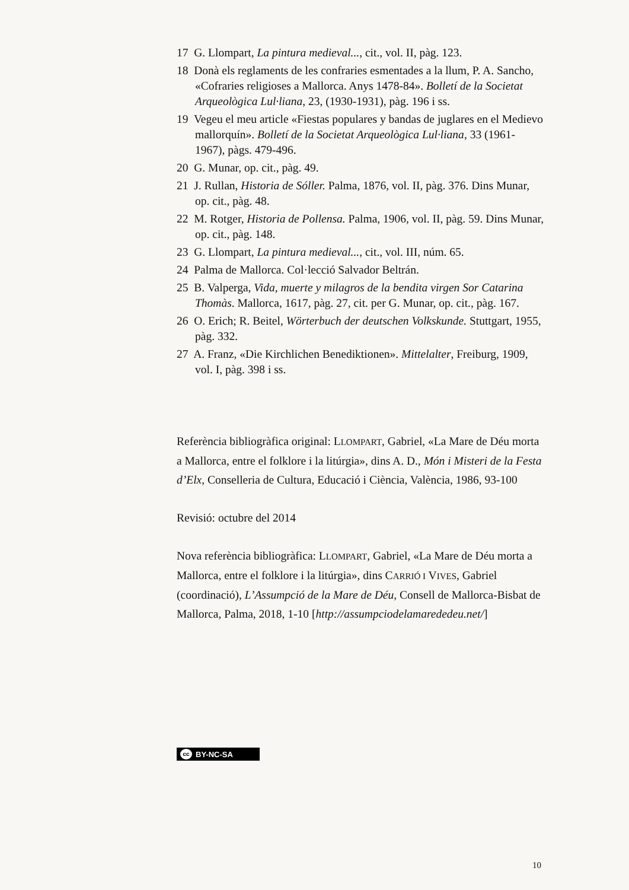17 G. Llompart, La pintura medieval..., cit., vol. II, pàg. 123.
18 Donà els reglaments de les confraries esmentades a la llum, P. A. Sancho, «Cofraries religioses a Mallorca. Anys 1478-84». Bolletí de la Societat Arqueològica Lul·liana, 23, (1930-1931), pàg. 196 i ss.
19 Vegeu el meu article «Fiestas populares y bandas de juglares en el Medievo mallorquín». Bolletí de la Societat Arqueològica Lul·liana, 33 (1961-1967), pàgs. 479-496.
20 G. Munar, op. cit., pàg. 49.
21 J. Rullan, Historia de Sóller. Palma, 1876, vol. II, pàg. 376. Dins Munar, op. cit., pàg. 48.
22 M. Rotger, Historia de Pollensa. Palma, 1906, vol. II, pàg. 59. Dins Munar, op. cit., pàg. 148.
23 G. Llompart, La pintura medieval..., cit., vol. III, núm. 65.
24 Palma de Mallorca. Col·lecció Salvador Beltrán.
25 B. Valperga, Vida, muerte y milagros de la bendita virgen Sor Catarina Thomàs. Mallorca, 1617, pàg. 27, cit. per G. Munar, op. cit., pàg. 167.
26 O. Erich; R. Beitel, Wörterbuch der deutschen Volkskunde. Stuttgart, 1955, pàg. 332.
27 A. Franz, «Die Kirchlichen Benediktionen». Mittelalter, Freiburg, 1909, vol. I, pàg. 398 i ss.
Referència bibliogràfica original: LLOMPART, Gabriel, «La Mare de Déu morta a Mallorca, entre el folklore i la litúrgia», dins A. D., Món i Misteri de la Festa d’Elx, Conselleria de Cultura, Educació i Ciència, València, 1986, 93-100
Revisió: octubre del 2014
Nova referència bibliogràfica: LLOMPART, Gabriel, «La Mare de Déu morta a Mallorca, entre el folklore i la litúrgia», dins CARRIÓ I VIVES, Gabriel (coordinació), L’Assumpció de la Mare de Déu, Consell de Mallorca-Bisbat de Mallorca, Palma, 2018, 1-10 [http://assumpciodelamarededeu.net/]
cc BY-NC-SA
10